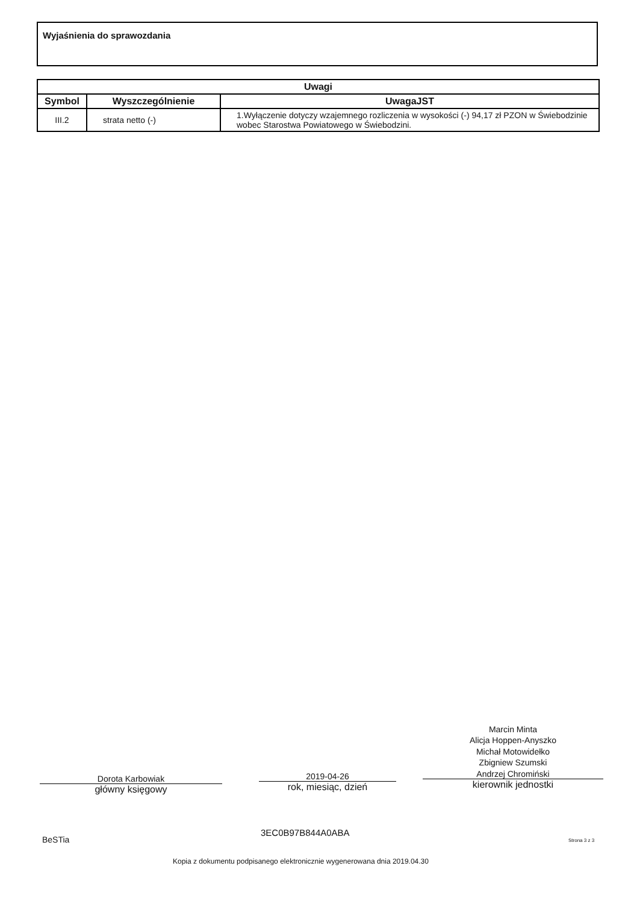Wyjaśnienia do sprawozdania
| Uwagi | | |
| --- | --- | --- |
| Symbol | Wyszczególnienie | UwagaJST |
| III.2 | strata netto (-) | 1.Wyłączenie dotyczy wzajemnego rozliczenia w wysokości (-) 94,17 zł PZON w Świebodzinie wobec Starostwa Powiatowego w Świebodzini. |
Dorota Karbowiak
główny księgowy
2019-04-26
rok, miesiąc, dzień
Marcin Minta
Alicja Hoppen-Anyszko
Michał Motowidełko
Zbigniew Szumski
Andrzej Chromiński
kierownik jednostki
BeSTia
3EC0B97B844A0ABA
Strona 3 z 3
Kopia z dokumentu podpisanego elektronicznie wygenerowana dnia 2019.04.30